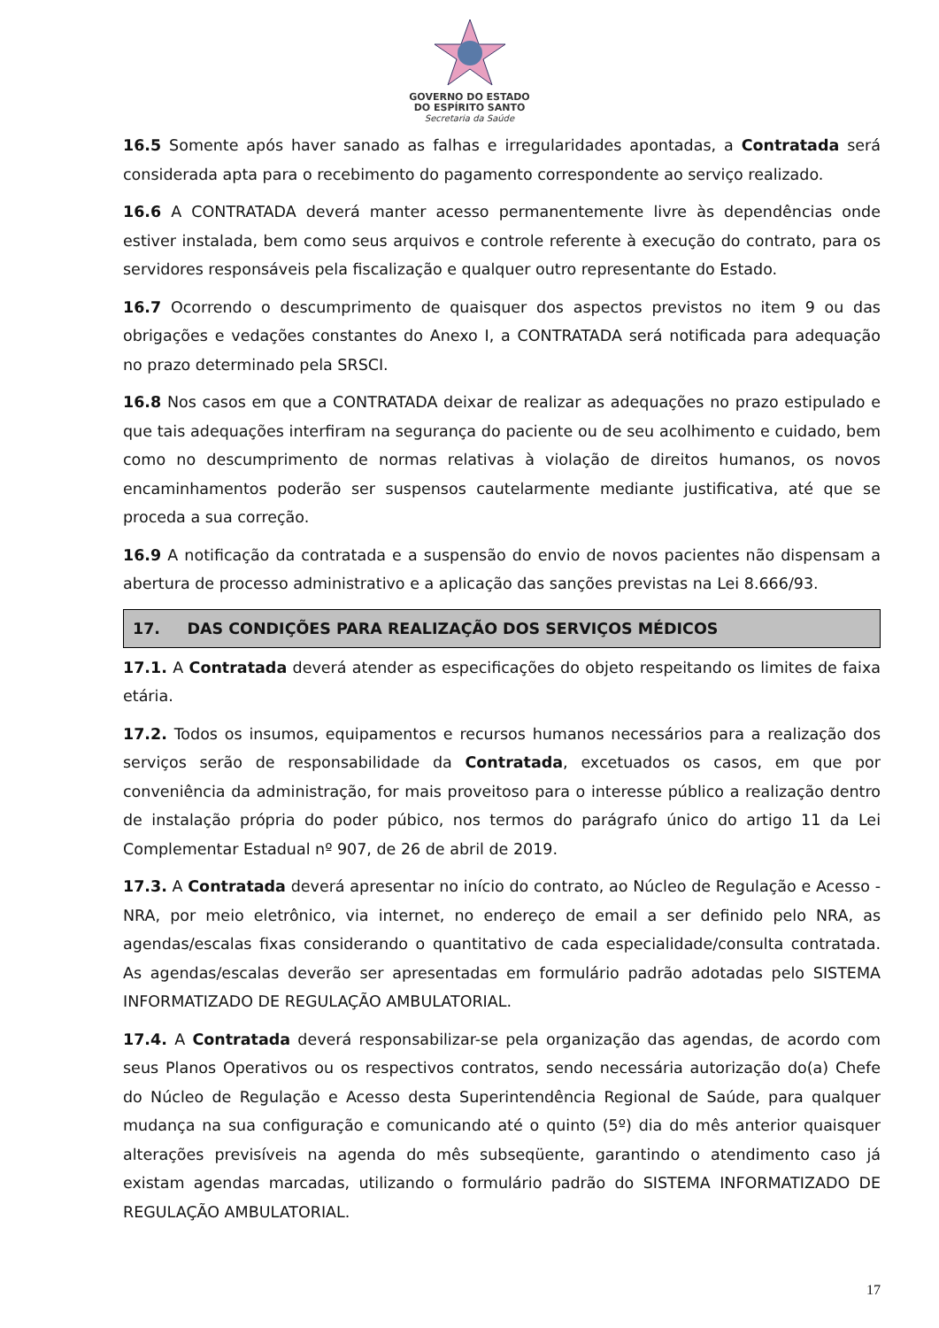GOVERNO DO ESTADO
DO ESPÍRITO SANTO
Secretaria da Saúde
16.5 Somente após haver sanado as falhas e irregularidades apontadas, a Contratada será considerada apta para o recebimento do pagamento correspondente ao serviço realizado.
16.6 A CONTRATADA deverá manter acesso permanentemente livre às dependências onde estiver instalada, bem como seus arquivos e controle referente à execução do contrato, para os servidores responsáveis pela fiscalização e qualquer outro representante do Estado.
16.7 Ocorrendo o descumprimento de quaisquer dos aspectos previstos no item 9 ou das obrigações e vedações constantes do Anexo I, a CONTRATADA será notificada para adequação no prazo determinado pela SRSCI.
16.8 Nos casos em que a CONTRATADA deixar de realizar as adequações no prazo estipulado e que tais adequações interfiram na segurança do paciente ou de seu acolhimento e cuidado, bem como no descumprimento de normas relativas à violação de direitos humanos, os novos encaminhamentos poderão ser suspensos cautelarmente mediante justificativa, até que se proceda a sua correção.
16.9 A notificação da contratada e a suspensão do envio de novos pacientes não dispensam a abertura de processo administrativo e a aplicação das sanções previstas na Lei 8.666/93.
17. DAS CONDIÇÕES PARA REALIZAÇÃO DOS SERVIÇOS MÉDICOS
17.1. A Contratada deverá atender as especificações do objeto respeitando os limites de faixa etária.
17.2. Todos os insumos, equipamentos e recursos humanos necessários para a realização dos serviços serão de responsabilidade da Contratada, excetuados os casos, em que por conveniência da administração, for mais proveitoso para o interesse público a realização dentro de instalação própria do poder púbico, nos termos do parágrafo único do artigo 11 da Lei Complementar Estadual nº 907, de 26 de abril de 2019.
17.3. A Contratada deverá apresentar no início do contrato, ao Núcleo de Regulação e Acesso - NRA, por meio eletrônico, via internet, no endereço de email a ser definido pelo NRA, as agendas/escalas fixas considerando o quantitativo de cada especialidade/consulta contratada. As agendas/escalas deverão ser apresentadas em formulário padrão adotadas pelo SISTEMA INFORMATIZADO DE REGULAÇÃO AMBULATORIAL.
17.4. A Contratada deverá responsabilizar-se pela organização das agendas, de acordo com seus Planos Operativos ou os respectivos contratos, sendo necessária autorização do(a) Chefe do Núcleo de Regulação e Acesso desta Superintendência Regional de Saúde, para qualquer mudança na sua configuração e comunicando até o quinto (5º) dia do mês anterior quaisquer alterações previsíveis na agenda do mês subseqüente, garantindo o atendimento caso já existam agendas marcadas, utilizando o formulário padrão do SISTEMA INFORMATIZADO DE REGULAÇÃO AMBULATORIAL.
17